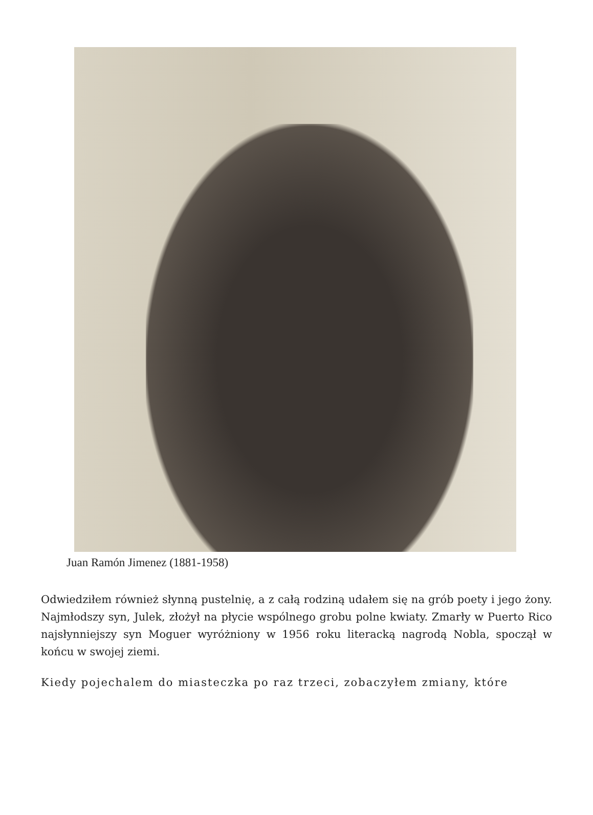Juan Ramón Jimenez (1881-1958)
Odwiedziłem również słynną pustelnię, a z całą rodziną udałem się na grób poety i jego żony. Najmłodszy syn, Julek, złożył na płycie wspólnego grobu polne kwiaty. Zmarły w Puerto Rico najsłynniejszy syn Moguer wyróżniony w 1956 roku literacką nagrodą Nobla, spoczął w końcu w swojej ziemi.
Kiedy pojechalem do miasteczka po raz trzeci, zobaczyłem zmiany, które